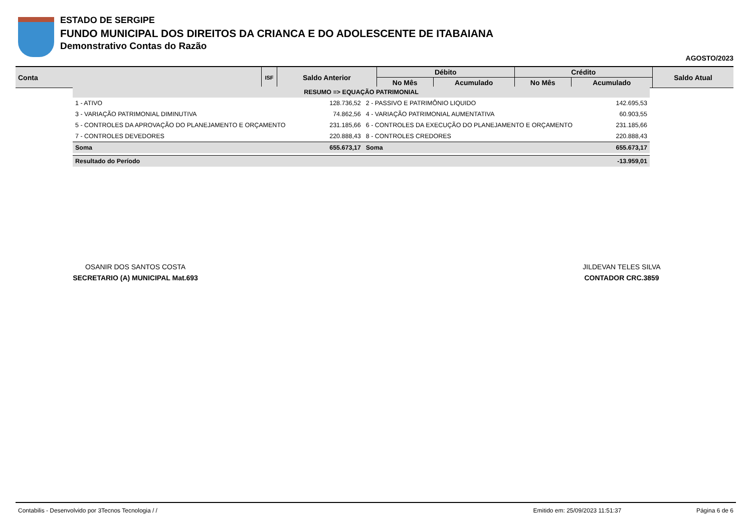ESTADO DE SERGIPE
FUNDO MUNICIPAL DOS DIREITOS DA CRIANCA E DO ADOLESCENTE DE ITABAIANA
Demonstrativo Contas do Razão
AGOSTO/2023
| Conta | ISF | Saldo Anterior | Débito | | Crédito | | Saldo Atual |
| --- | --- | --- | --- | --- | --- | --- | --- |
| | | | No Mês | Acumulado | No Mês | Acumulado | |
| RESUMO => EQUAÇÃO PATRIMONIAL | | | |
| 1 - ATIVO | 128.736,52 | 2 - PASSIVO E PATRIMÔNIO LIQUIDO | 142.695,53 |
| 3 - VARIAÇÃO PATRIMONIAL DIMINUTIVA | 74.862,56 | 4 - VARIAÇÃO PATRIMONIAL AUMENTATIVA | 60.903,55 |
| 5 - CONTROLES DA APROVAÇÃO DO PLANEJAMENTO E ORÇAMENTO | 231.185,66 | 6 - CONTROLES DA EXECUÇÃO DO PLANEJAMENTO E ORÇAMENTO | 231.185,66 |
| 7 - CONTROLES DEVEDORES | 220.888,43 | 8 - CONTROLES CREDORES | 220.888,43 |
| Soma | 655.673,17 | Soma | 655.673,17 |
| Resultado do Período | | | -13.959,01 |
OSANIR DOS SANTOS COSTA
SECRETARIO (A) MUNICIPAL Mat.693
JILDEVAN TELES SILVA
CONTADOR CRC.3859
Contabilis - Desenvolvido por 3Tecnos Tecnologia / / Emitido em: 25/09/2023 11:51:37 Página 6 de 6